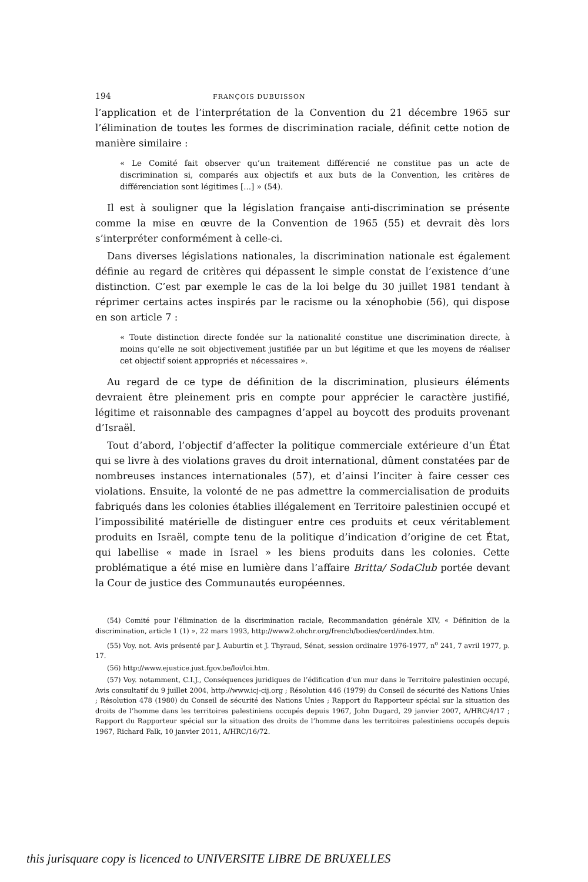194 FRANÇOIS DUBUISSON
l’application et de l’interprétation de la Convention du 21 décembre 1965 sur l’élimination de toutes les formes de discrimination raciale, définit cette notion de manière similaire :
« Le Comité fait observer qu’un traitement différencié ne constitue pas un acte de discrimination si, comparés aux objectifs et aux buts de la Convention, les critères de différenciation sont légitimes [...] » (54).
Il est à souligner que la législation française anti-discrimination se présente comme la mise en œuvre de la Convention de 1965 (55) et devrait dès lors s’interpréter conformément à celle-ci.
Dans diverses législations nationales, la discrimination nationale est également définie au regard de critères qui dépassent le simple constat de l’existence d’une distinction. C’est par exemple le cas de la loi belge du 30 juillet 1981 tendant à réprimer certains actes inspirés par le racisme ou la xénophobie (56), qui dispose en son article 7 :
« Toute distinction directe fondée sur la nationalité constitue une discrimination directe, à moins qu’elle ne soit objectivement justifiée par un but légitime et que les moyens de réaliser cet objectif soient appropriés et nécessaires ».
Au regard de ce type de définition de la discrimination, plusieurs éléments devraient être pleinement pris en compte pour apprécier le caractère justifié, légitime et raisonnable des campagnes d’appel au boycott des produits provenant d’Israël.
Tout d’abord, l’objectif d’affecter la politique commerciale extérieure d’un État qui se livre à des violations graves du droit international, dûment constatées par de nombreuses instances internationales (57), et d’ainsi l’inciter à faire cesser ces violations. Ensuite, la volonté de ne pas admettre la commercialisation de produits fabriqués dans les colonies établies illégalement en Territoire palestinien occupé et l’impossibilité matérielle de distinguer entre ces produits et ceux véritablement produits en Israël, compte tenu de la politique d’indication d’origine de cet État, qui labellise « made in Israel » les biens produits dans les colonies. Cette problématique a été mise en lumière dans l’affaire Britta/ SodaClub portée devant la Cour de justice des Communautés européennes.
(54) Comité pour l’élimination de la discrimination raciale, Recommandation générale XIV, « Définition de la discrimination, article 1 (1) », 22 mars 1993, http://www2.ohchr.org/french/bodies/cerd/index.htm.
(55) Voy. not. Avis présenté par J. Auburtin et J. Thyraud, Sénat, session ordinaire 1976-1977, n<sup>o</sup> 241, 7 avril 1977, p. 17.
(56) http://www.ejustice.just.fgov.be/loi/loi.htm.
(57) Voy. notamment, C.I.J., Conséquences juridiques de l’édification d’un mur dans le Territoire palestinien occupé, Avis consultatif du 9 juillet 2004, http://www.icj-cij.org ; Résolution 446 (1979) du Conseil de sécurité des Nations Unies ; Résolution 478 (1980) du Conseil de sécurité des Nations Unies ; Rapport du Rapporteur spécial sur la situation des droits de l’homme dans les territoires palestiniens occupés depuis 1967, John Dugard, 29 janvier 2007, A/HRC/4/17 ; Rapport du Rapporteur spécial sur la situation des droits de l’homme dans les territoires palestiniens occupés depuis 1967, Richard Falk, 10 janvier 2011, A/HRC/16/72.
this jurisquare copy is licenced to UNIVERSITE LIBRE DE BRUXELLES